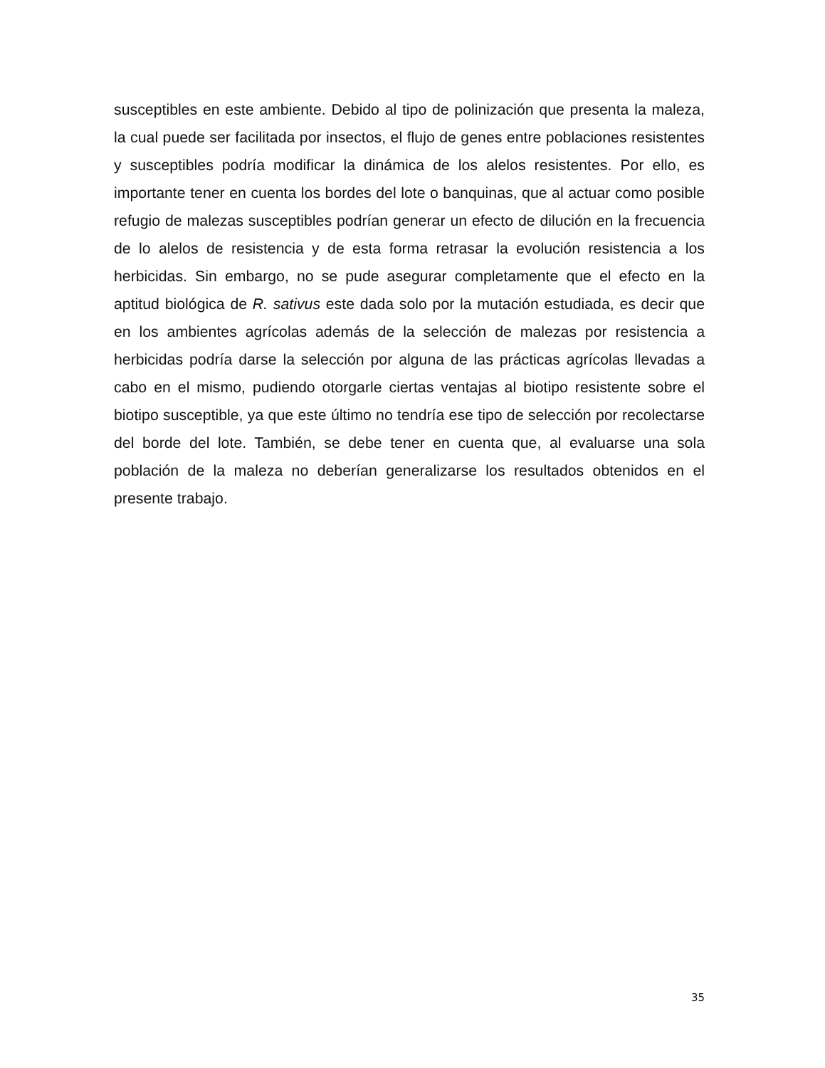susceptibles en este ambiente. Debido al tipo de polinización que presenta la maleza, la cual puede ser facilitada por insectos, el flujo de genes entre poblaciones resistentes y susceptibles podría modificar la dinámica de los alelos resistentes. Por ello, es importante tener en cuenta los bordes del lote o banquinas, que al actuar como posible refugio de malezas susceptibles podrían generar un efecto de dilución en la frecuencia de lo alelos de resistencia y de esta forma retrasar la evolución resistencia a los herbicidas. Sin embargo, no se pude asegurar completamente que el efecto en la aptitud biológica de R. sativus este dada solo por la mutación estudiada, es decir que en los ambientes agrícolas además de la selección de malezas por resistencia a herbicidas podría darse la selección por alguna de las prácticas agrícolas llevadas a cabo en el mismo, pudiendo otorgarle ciertas ventajas al biotipo resistente sobre el biotipo susceptible, ya que este último no tendría ese tipo de selección por recolectarse del borde del lote. También, se debe tener en cuenta que, al evaluarse una sola población de la maleza no deberían generalizarse los resultados obtenidos en el presente trabajo.
35